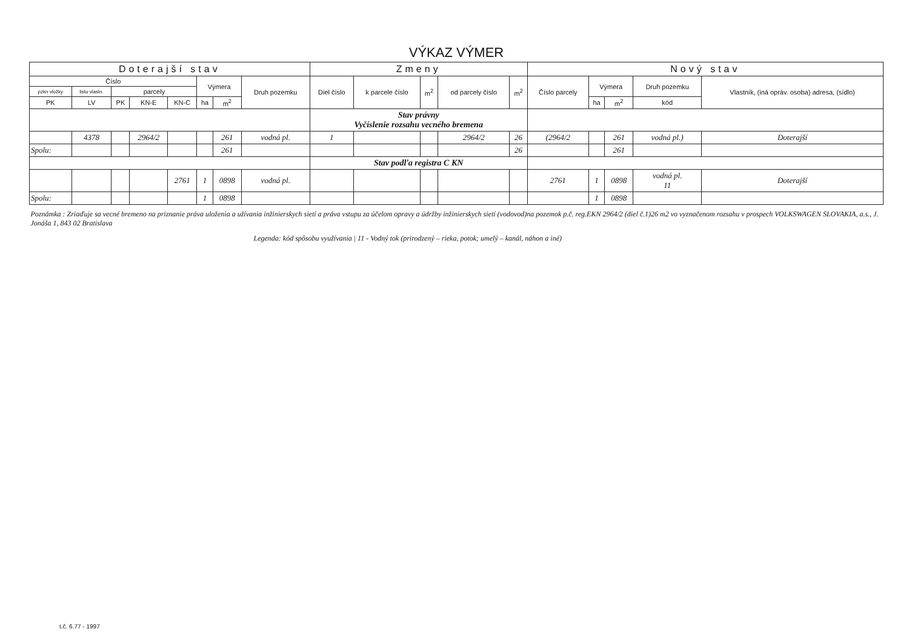| VÝKAZ VÝMER | | | | | | | | | | | | | | | | | |
| --- | --- | --- | --- | --- | --- | --- | --- | --- | --- | --- | --- | --- | --- | --- | --- | --- | --- |
| Doterajší stav | | | | | | | | Zmeny | | | | | Nový stav | | | | |
| Číslo | | | | | Výmera | | Druh pozemku | Diel číslo | k parcele číslo | m<sup>2</sup> | od parcely číslo | m<sup>2</sup> | Číslo parcely | Výmera | | Druh pozemku | Vlastník, (iná opráv. osoba) adresa, (sídlo) |
| pzkn vložky | listu vlastn. | parcely | | | | | | | | | | | | | | | |
| PK | LV | PK | KN-E | KN-C | ha | m<sup>2</sup> | | | | | | | | ha | m<sup>2</sup> | kód | |
| | | | | | | | | Stav právny Vyčíslenie rozsahu vecného bremena | | | | | | | | | |
| | 4378 | | 2964/2 | | | 261 | vodná pl. | 1 | | | 2964/2 | 26 | (2964/2 | | 261 | vodná pl.) | Doterajší |
| Spolu: | | | | | | 261 | | | | | | 26 | | | 261 | | |
| | | | | | | | | Stav podľa registra C KN | | | | | | | | | |
| | | | | 2761 | 1 | 0898 | vodná pl. | | | | | | 2761 | 1 | 0898 | vodná pl. 11 | Doterajší |
| Spolu: | | | | | 1 | 0898 | | | | | | | | 1 | 0898 | | |
| Poznámka : Zriaďuje sa vecné bremeno na priznanie práva uloženia a užívania inžinierskych sietí a práva vstupu za účelom opravy a údržby inžinierskych sietí (vodovod)na pozemok p.č. reg.EKN 2964/2 (diel č.1)26 m2 vo vyznačenom rozsahu v prospech VOLKSWAGEN SLOVAKIA, a.s., J. Jonáša 1, 843 02 Bratislava | | | | | | | | | | | | | | | | | |
| Legenda: kód spôsobu využívania / 11 - Vodný tok (prirodzený – rieka, potok; umelý – kanál, náhon a iné) | | | | | | | | | | | | | | | | | |
t.č. 6.77 - 1997